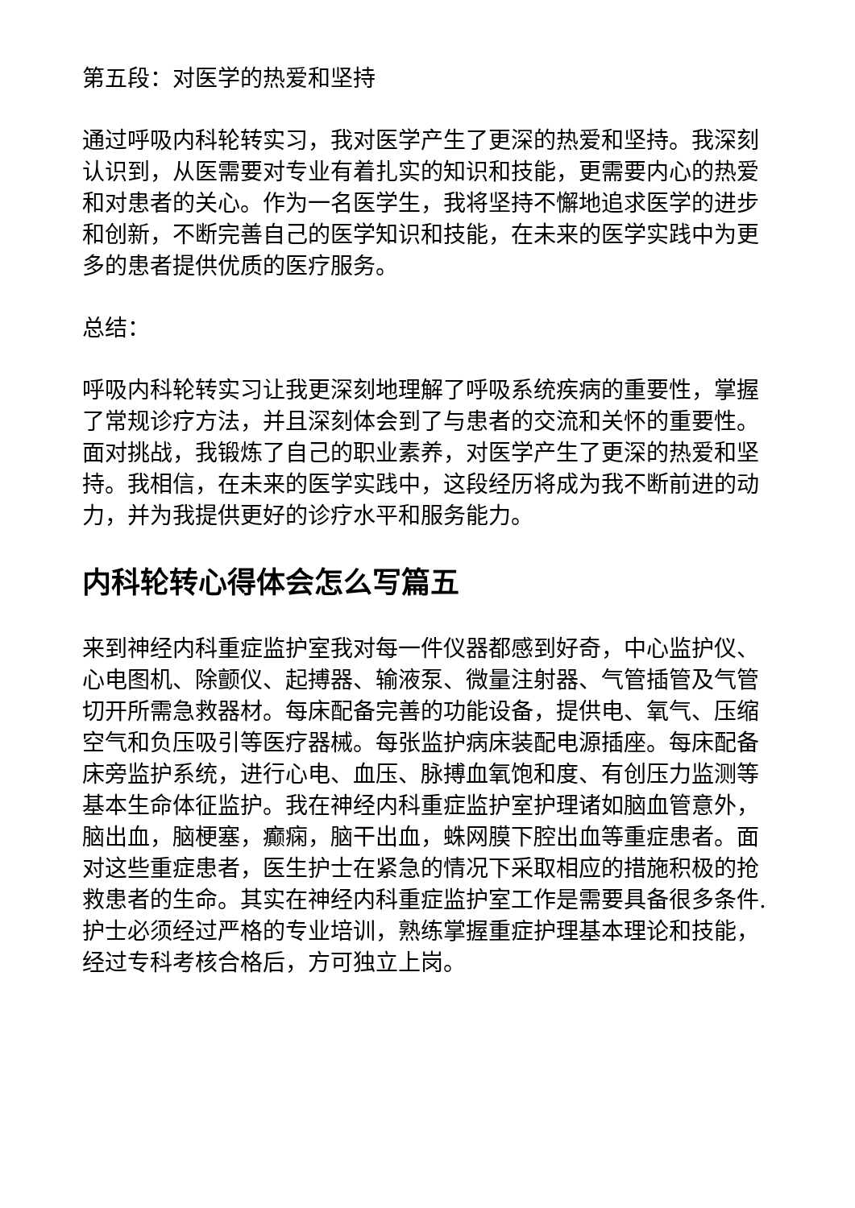第五段：对医学的热爱和坚持
通过呼吸内科轮转实习，我对医学产生了更深的热爱和坚持。我深刻认识到，从医需要对专业有着扎实的知识和技能，更需要内心的热爱和对患者的关心。作为一名医学生，我将坚持不懈地追求医学的进步和创新，不断完善自己的医学知识和技能，在未来的医学实践中为更多的患者提供优质的医疗服务。
总结：
呼吸内科轮转实习让我更深刻地理解了呼吸系统疾病的重要性，掌握了常规诊疗方法，并且深刻体会到了与患者的交流和关怀的重要性。面对挑战，我锻炼了自己的职业素养，对医学产生了更深的热爱和坚持。我相信，在未来的医学实践中，这段经历将成为我不断前进的动力，并为我提供更好的诊疗水平和服务能力。
内科轮转心得体会怎么写篇五
来到神经内科重症监护室我对每一件仪器都感到好奇，中心监护仪、心电图机、除颤仪、起搏器、输液泵、微量注射器、气管插管及气管切开所需急救器材。每床配备完善的功能设备，提供电、氧气、压缩空气和负压吸引等医疗器械。每张监护病床装配电源插座。每床配备床旁监护系统，进行心电、血压、脉搏血氧饱和度、有创压力监测等基本生命体征监护。我在神经内科重症监护室护理诸如脑血管意外，脑出血，脑梗塞，癫痫，脑干出血，蛛网膜下腔出血等重症患者。面对这些重症患者，医生护士在紧急的情况下采取相应的措施积极的抢救患者的生命。其实在神经内科重症监护室工作是需要具备很多条件.护士必须经过严格的专业培训，熟练掌握重症护理基本理论和技能，经过专科考核合格后，方可独立上岗。